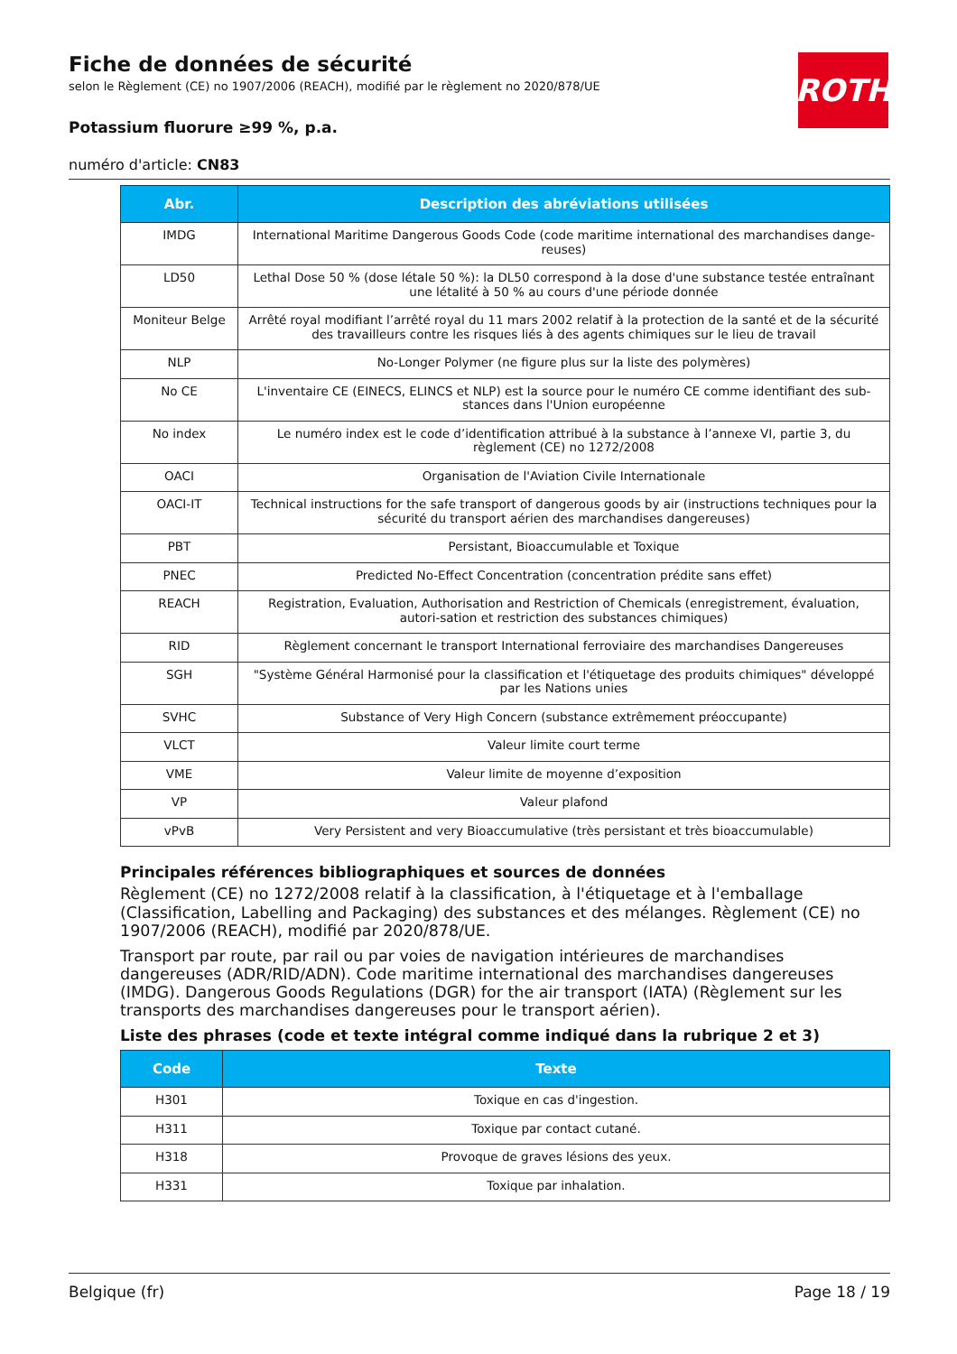ROTH
Fiche de données de sécurité
selon le Règlement (CE) no 1907/2006 (REACH), modifié par le règlement no 2020/878/UE
Potassium fluorure ≥99 %, p.a.
numéro d'article: CN83
| Abr. | Description des abréviations utilisées |
| --- | --- |
| IMDG | International Maritime Dangerous Goods Code (code maritime international des marchandises dange-reuses) |
| LD50 | Lethal Dose 50 % (dose létale 50 %): la DL50 correspond à la dose d'une substance testée entraînant une létalité à 50 % au cours d'une période donnée |
| Moniteur Belge | Arrêté royal modifiant l’arrêté royal du 11 mars 2002 relatif à la protection de la santé et de la sécurité des travailleurs contre les risques liés à des agents chimiques sur le lieu de travail |
| NLP | No-Longer Polymer (ne figure plus sur la liste des polymères) |
| No CE | L'inventaire CE (EINECS, ELINCS et NLP) est la source pour le numéro CE comme identifiant des sub-stances dans l'Union européenne |
| No index | Le numéro index est le code d’identification attribué à la substance à l’annexe VI, partie 3, du règlement (CE) no 1272/2008 |
| OACI | Organisation de l'Aviation Civile Internationale |
| OACI-IT | Technical instructions for the safe transport of dangerous goods by air (instructions techniques pour la sécurité du transport aérien des marchandises dangereuses) |
| PBT | Persistant, Bioaccumulable et Toxique |
| PNEC | Predicted No-Effect Concentration (concentration prédite sans effet) |
| REACH | Registration, Evaluation, Authorisation and Restriction of Chemicals (enregistrement, évaluation, autori-sation et restriction des substances chimiques) |
| RID | Règlement concernant le transport International ferroviaire des marchandises Dangereuses |
| SGH | "Système Général Harmonisé pour la classification et l'étiquetage des produits chimiques" développé par les Nations unies |
| SVHC | Substance of Very High Concern (substance extrêmement préoccupante) |
| VLCT | Valeur limite court terme |
| VME | Valeur limite de moyenne d’exposition |
| VP | Valeur plafond |
| vPvB | Very Persistent and very Bioaccumulative (très persistant et très bioaccumulable) |
Principales références bibliographiques et sources de données
Règlement (CE) no 1272/2008 relatif à la classification, à l'étiquetage et à l'emballage (Classification, Labelling and Packaging) des substances et des mélanges. Règlement (CE) no 1907/2006 (REACH), modifié par 2020/878/UE.
Transport par route, par rail ou par voies de navigation intérieures de marchandises dangereuses (ADR/RID/ADN). Code maritime international des marchandises dangereuses (IMDG). Dangerous Goods Regulations (DGR) for the air transport (IATA) (Règlement sur les transports des marchandises dangereuses pour le transport aérien).
Liste des phrases (code et texte intégral comme indiqué dans la rubrique 2 et 3)
| Code | Texte |
| --- | --- |
| H301 | Toxique en cas d'ingestion. |
| H311 | Toxique par contact cutané. |
| H318 | Provoque de graves lésions des yeux. |
| H331 | Toxique par inhalation. |
Belgique (fr) Page 18 / 19